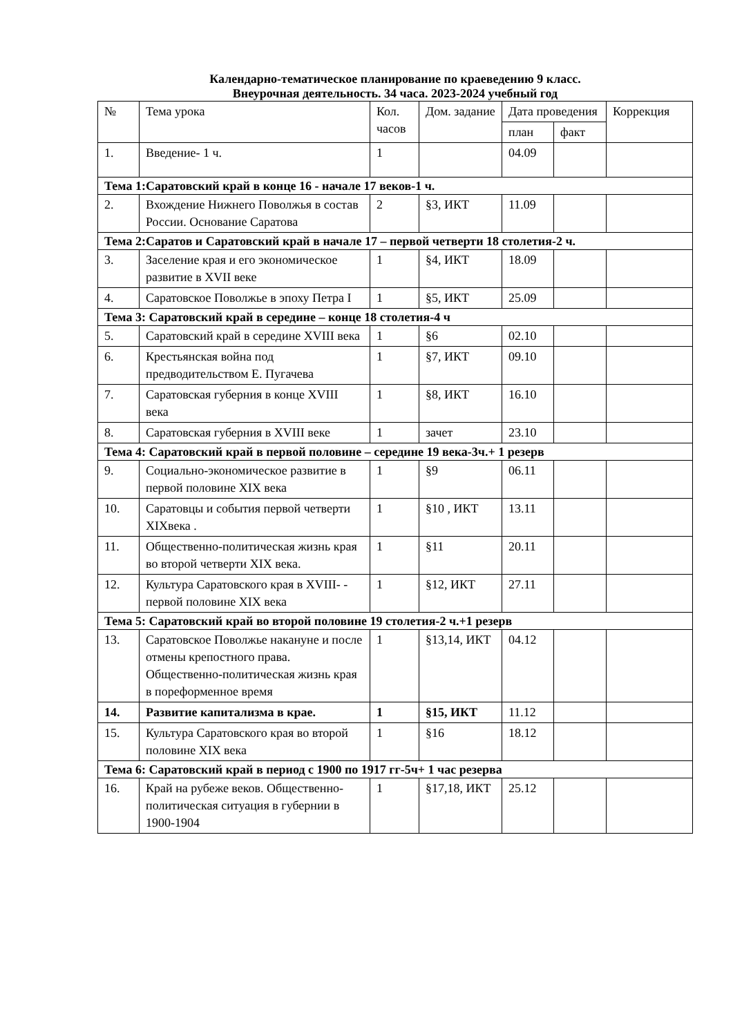Календарно-тематическое планирование по краеведению 9 класс.
Внеурочная деятельность. 34 часа. 2023-2024 учебный год
| № | Тема урока | Кол. часов | Дом. задание | Дата проведения | | Коррекция |
| --- | --- | --- | --- | --- | --- | --- |
| | | | | план | факт | |
| 1. | Введение- 1 ч. | 1 | | 04.09 | | |
| Тема 1:Саратовский край в конце 16 - начале 17 веков-1 ч. | | | | | | |
| 2. | Вхождение Нижнего Поволжья в состав России. Основание Саратова | 2 | §3, ИКТ | 11.09 | | |
| Тема 2:Саратов и Саратовский край в начале 17 – первой четверти 18 столетия-2 ч. | | | | | | |
| 3. | Заселение края и его экономическое развитие в XVII веке | 1 | §4, ИКТ | 18.09 | | |
| 4. | Саратовское Поволжье в эпоху Петра I | 1 | §5, ИКТ | 25.09 | | |
| Тема 3: Саратовский край в середине – конце 18 столетия-4 ч | | | | | | |
| 5. | Саратовский край в середине XVIII века | 1 | §6 | 02.10 | | |
| 6. | Крестьянская война под предводительством Е. Пугачева | 1 | §7, ИКТ | 09.10 | | |
| 7. | Саратовская губерния в конце XVIII века | 1 | §8, ИКТ | 16.10 | | |
| 8. | Саратовская губерния в XVIII веке | 1 | зачет | 23.10 | | |
| Тема 4: Саратовский край в первой половине – середине 19 века-3ч.+ 1 резерв | | | | | | |
| 9. | Социально-экономическое развитие в первой половине XIX века | 1 | §9 | 06.11 | | |
| 10. | Саратовцы и события первой четверти XIXвека . | 1 | §10 , ИКТ | 13.11 | | |
| 11. | Общественно-политическая жизнь края во второй четверти XIX века. | 1 | §11 | 20.11 | | |
| 12. | Культура Саратовского края в XVIII- - первой половине XIX века | 1 | §12, ИКТ | 27.11 | | |
| Тема 5: Саратовский край во второй половине 19 столетия-2 ч.+1 резерв | | | | | | |
| 13. | Саратовское Поволжье накануне и после отмены крепостного права. Общественно-политическая жизнь края в пореформенное время | 1 | §13,14, ИКТ | 04.12 | | |
| 14. | Развитие капитализма в крае. | 1 | §15, ИКТ | 11.12 | | |
| 15. | Культура Саратовского края во второй половине XIX века | 1 | §16 | 18.12 | | |
| Тема 6: Саратовский край в период с 1900 по 1917 гг-5ч+ 1 час резерва | | | | | | |
| 16. | Край на рубеже веков. Общественно-политическая ситуация в губернии в 1900-1904 | 1 | §17,18, ИКТ | 25.12 | | |